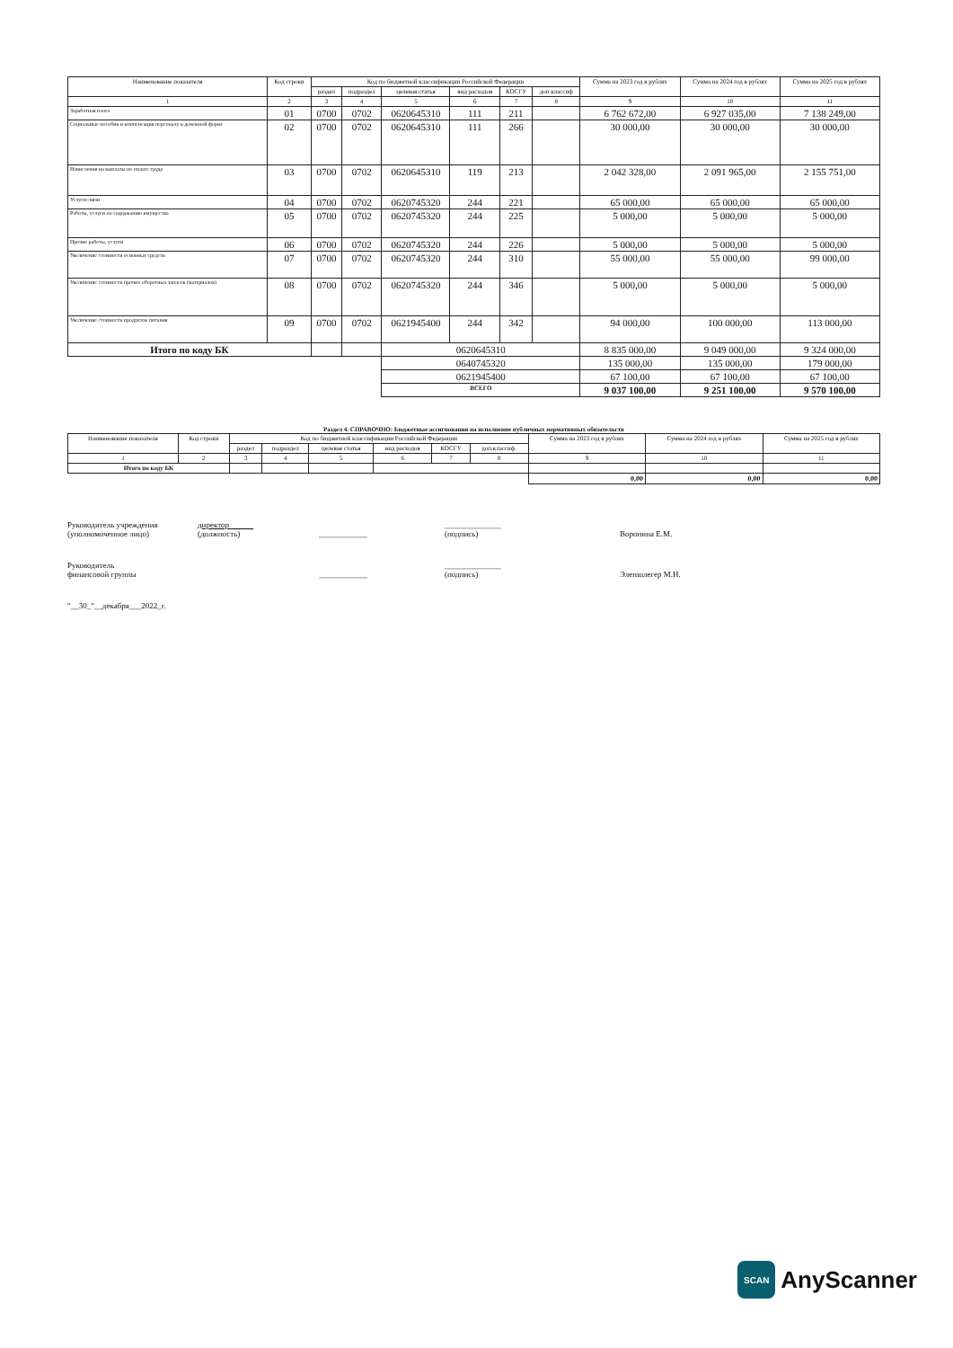| Наименование показателя | Код строки | Код по бюджетной классификации Российской Федерации | | | | | | Сумма на 2023 год в рублях | Сумма на 2024 год в рублях | Сумма на 2025 год в рублях |
| --- | --- | --- | --- | --- | --- | --- | --- | --- | --- | --- |
| | | раздел | подраздел | целевая статья | вид расходов | КОСГУ | доп классиф | | | |
| 1 | 2 | 3 | 4 | 5 | 6 | 7 | 8 | 9 | 10 | 11 |
| Заработная плата | 01 | 0700 | 0702 | 0620645310 | 111 | 211 | | 6 762 672,00 | 6 927 035,00 | 7 138 249,00 |
| Социальные пособия и компенсация персоналу в денежной форме | 02 | 0700 | 0702 | 0620645310 | 111 | 266 | | 30 000,00 | 30 000,00 | 30 000,00 |
| Начисления на выплаты по оплате труда | 03 | 0700 | 0702 | 0620645310 | 119 | 213 | | 2 042 328,00 | 2 091 965,00 | 2 155 751,00 |
| Услуги связи | 04 | 0700 | 0702 | 0620745320 | 244 | 221 | | 65 000,00 | 65 000,00 | 65 000,00 |
| Работы, услуги по содержанию имущества | 05 | 0700 | 0702 | 0620745320 | 244 | 225 | | 5 000,00 | 5 000,00 | 5 000,00 |
| Прочие работы, услуги | 06 | 0700 | 0702 | 0620745320 | 244 | 226 | | 5 000,00 | 5 000,00 | 5 000,00 |
| Увеличение стоимости основных средств | 07 | 0700 | 0702 | 0620745320 | 244 | 310 | | 55 000,00 | 55 000,00 | 99 000,00 |
| Увеличение стоимости прочих оборотных запасов (материалов) | 08 | 0700 | 0702 | 0620745320 | 244 | 346 | | 5 000,00 | 5 000,00 | 5 000,00 |
| Увеличение стоимости продуктов питания | 09 | 0700 | 0702 | 0621945400 | 244 | 342 | | 94 000,00 | 100 000,00 | 113 000,00 |
| Итого по коду БК | | | | 0620645310 | | | | 8 835 000,00 | 9 049 000,00 | 9 324 000,00 |
| | | | | 0640745320 | | | | 135 000,00 | 135 000,00 | 179 000,00 |
| | | | | 0621945400 | | | | 67 100,00 | 67 100,00 | 67 100,00 |
| | | | | ВСЕГО | | | | 9 037 100,00 | 9 251 100,00 | 9 570 100,00 |
Раздел 4. СПРАВОЧНО: Бюджетные ассигнования на исполнение публичных нормативных обязательств
| Наименование показателя | Код строки | Код по бюджетной классификации Российской Федерации | | | | | | Сумма на 2023 год в рублях | Сумма на 2024 год в рублях | Сумма на 2025 год в рублях |
| --- | --- | --- | --- | --- | --- | --- | --- | --- | --- | --- |
| | | раздел | подраздел | целевая статья | вид расходов | КОСГУ | доп.классиф. | | | |
| 1 | 2 | 3 | 4 | 5 | 6 | 7 | 8 | 9 | 10 | 11 |
| Итого по коду БК | | | | | | | | | | |
| | | | | | | | | 0,00 | 0,00 | 0,00 |
Руководитель учреждения
(уполномоченное лицо)
директор
(должность)
____________
______________
(подпись)
Воронина Е.М.
Руководитель
финансовой группы
____________
______________
(подпись)
Эленшлегер М.Н.
"__30_"__декабря___2022_г.
SCAN
AnyScanner